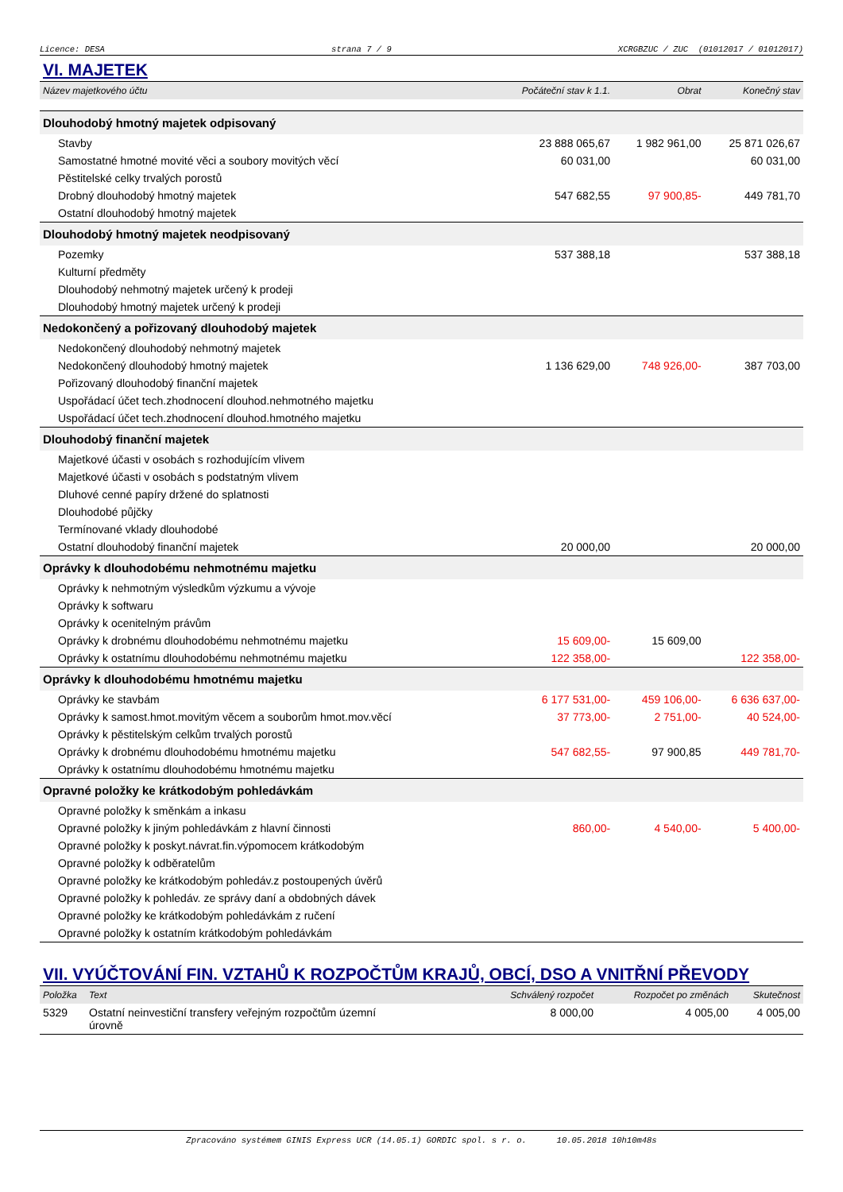Licence: DESA strana 7 / 9 XCRGBZUC / ZUC (01012017 / 01012017)
VI. MAJETEK
| Název majetkového účtu | Počáteční stav k 1.1. | Obrat | Konečný stav |
| --- | --- | --- | --- |
| Dlouhodobý hmotný majetek odpisovaný | | | |
| Stavby | 23 888 065,67 | 1 982 961,00 | 25 871 026,67 |
| Samostatné hmotné movité věci a soubory movitých věcí | 60 031,00 | | 60 031,00 |
| Pěstitelské celky trvalých porostů | | | |
| Drobný dlouhodobý hmotný majetek | 547 682,55 | 97 900,85- | 449 781,70 |
| Ostatní dlouhodobý hmotný majetek | | | |
| Dlouhodobý hmotný majetek neodpisovaný | | | |
| Pozemky | 537 388,18 | | 537 388,18 |
| Kulturní předměty | | | |
| Dlouhodobý nehmotný majetek určený k prodeji | | | |
| Dlouhodobý hmotný majetek určený k prodeji | | | |
| Nedokončený a pořizovaný dlouhodobý majetek | | | |
| Nedokončený dlouhodobý nehmotný majetek | | | |
| Nedokončený dlouhodobý hmotný majetek | 1 136 629,00 | 748 926,00- | 387 703,00 |
| Pořizovaný dlouhodobý finanční majetek | | | |
| Uspořádací účet tech.zhodnocení dlouhod.nehmotného majetku | | | |
| Uspořádací účet tech.zhodnocení dlouhod.hmotného majetku | | | |
| Dlouhodobý finanční majetek | | | |
| Majetkové účasti v osobách s rozhodujícím vlivem | | | |
| Majetkové účasti v osobách s podstatným vlivem | | | |
| Dluhové cenné papíry držené do splatnosti | | | |
| Dlouhodobé půjčky | | | |
| Termínované vklady dlouhodobé | | | |
| Ostatní dlouhodobý finanční majetek | 20 000,00 | | 20 000,00 |
| Oprávky k dlouhodobému nehmotnému majetku | | | |
| Oprávky k nehmotným výsledkům výzkumu a vývoje | | | |
| Oprávky k softwaru | | | |
| Oprávky k ocenitelným právům | | | |
| Oprávky k drobnému dlouhodobému nehmotnému majetku | 15 609,00- | 15 609,00 | |
| Oprávky k ostatnímu dlouhodobému nehmotnému majetku | 122 358,00- | | 122 358,00- |
| Oprávky k dlouhodobému hmotnému majetku | | | |
| Oprávky ke stavbám | 6 177 531,00- | 459 106,00- | 6 636 637,00- |
| Oprávky k samost.hmot.movitým věcem a souborům hmot.mov.věcí | 37 773,00- | 2 751,00- | 40 524,00- |
| Oprávky k pěstitelským celkům trvalých porostů | | | |
| Oprávky k drobnému dlouhodobému hmotnému majetku | 547 682,55- | 97 900,85 | 449 781,70- |
| Oprávky k ostatnímu dlouhodobému hmotnému majetku | | | |
| Opravné položky ke krátkodobým pohledávkám | | | |
| Opravné položky k směnkám a inkasu | | | |
| Opravné položky k jiným pohledávkám z hlavní činnosti | 860,00- | 4 540,00- | 5 400,00- |
| Opravné položky k poskyt.návrat.fin.výpomocem krátkodobým | | | |
| Opravné položky k odběratelům | | | |
| Opravné položky ke krátkodobým pohledáv.z postoupených úvěrů | | | |
| Opravné položky k pohledáv. ze správy daní a obdobných dávek | | | |
| Opravné položky ke krátkodobým pohledávkám z ručení | | | |
| Opravné položky k ostatním krátkodobým pohledávkám | | | |
VII. VYÚČTOVÁNÍ FIN. VZTAHŮ K ROZPOČTŮM KRAJŮ, OBCÍ, DSO A VNITŘNÍ PŘEVODY
| Položka | Text | Schválený rozpočet | Rozpočet po změnách | Skutečnost |
| --- | --- | --- | --- | --- |
| 5329 | Ostatní neinvestiční transfery veřejným rozpočtům územní úrovně | 8 000,00 | 4 005,00 | 4 005,00 |
Zpracováno systémem GINIS Express UCR (14.05.1) GORDIC spol. s r. o. 10.05.2018 10h10m48s